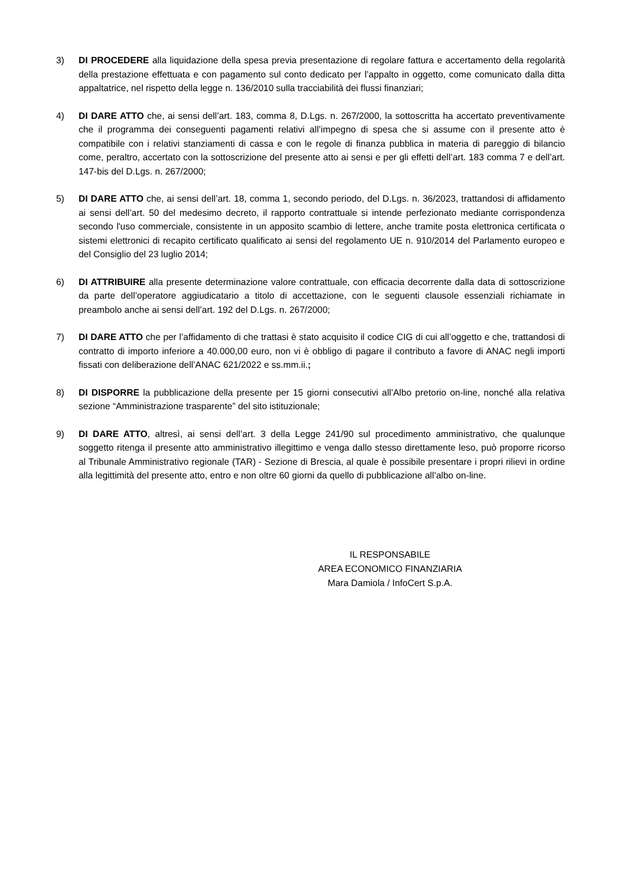3) DI PROCEDERE alla liquidazione della spesa previa presentazione di regolare fattura e accertamento della regolarità della prestazione effettuata e con pagamento sul conto dedicato per l’appalto in oggetto, come comunicato dalla ditta appaltatrice, nel rispetto della legge n. 136/2010 sulla tracciabilità dei flussi finanziari;
4) DI DARE ATTO che, ai sensi dell’art. 183, comma 8, D.Lgs. n. 267/2000, la sottoscritta ha accertato preventivamente che il programma dei conseguenti pagamenti relativi all’impegno di spesa che si assume con il presente atto è compatibile con i relativi stanziamenti di cassa e con le regole di finanza pubblica in materia di pareggio di bilancio come, peraltro, accertato con la sottoscrizione del presente atto ai sensi e per gli effetti dell’art. 183 comma 7 e dell’art. 147-bis del D.Lgs. n. 267/2000;
5) DI DARE ATTO che, ai sensi dell’art. 18, comma 1, secondo periodo, del D.Lgs. n. 36/2023, trattandosi di affidamento ai sensi dell’art. 50 del medesimo decreto, il rapporto contrattuale si intende perfezionato mediante corrispondenza secondo l'uso commerciale, consistente in un apposito scambio di lettere, anche tramite posta elettronica certificata o sistemi elettronici di recapito certificato qualificato ai sensi del regolamento UE n. 910/2014 del Parlamento europeo e del Consiglio del 23 luglio 2014;
6) DI ATTRIBUIRE alla presente determinazione valore contrattuale, con efficacia decorrente dalla data di sottoscrizione da parte dell’operatore aggiudicatario a titolo di accettazione, con le seguenti clausole essenziali richiamate in preambolo anche ai sensi dell’art. 192 del D.Lgs. n. 267/2000;
7) DI DARE ATTO che per l’affidamento di che trattasi è stato acquisito il codice CIG di cui all’oggetto e che, trattandosi di contratto di importo inferiore a 40.000,00 euro, non vi è obbligo di pagare il contributo a favore di ANAC negli importi fissati con deliberazione dell’ANAC 621/2022 e ss.mm.ii.;
8) DI DISPORRE la pubblicazione della presente per 15 giorni consecutivi all’Albo pretorio on-line, nonché alla relativa sezione “Amministrazione trasparente” del sito istituzionale;
9) DI DARE ATTO, altresì, ai sensi dell’art. 3 della Legge 241/90 sul procedimento amministrativo, che qualunque soggetto ritenga il presente atto amministrativo illegittimo e venga dallo stesso direttamente leso, può proporre ricorso al Tribunale Amministrativo regionale (TAR) - Sezione di Brescia, al quale è possibile presentare i propri rilievi in ordine alla legittimità del presente atto, entro e non oltre 60 giorni da quello di pubblicazione all’albo on-line.
IL RESPONSABILE
AREA ECONOMICO FINANZIARIA
Mara Damiola / InfoCert S.p.A.